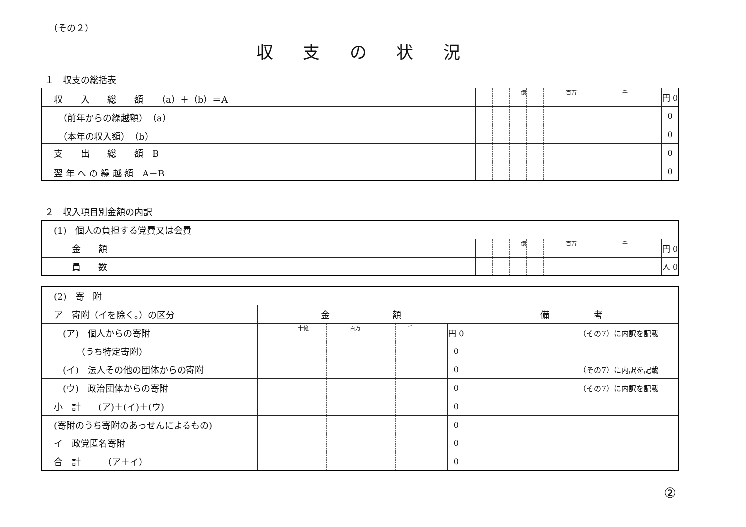（その２）
収支の状況
１　収支の総括表
| 収 入 総 額 （a）＋（b）＝A | | | 十億 | | | 百万 | | | 千 | | | 円 0 |
| （前年からの繰越額） （a） | | | | | | | | | | | | 0 |
| （本年の収入額） （b） | | | | | | | | | | | | 0 |
| 支 出 総 額 B | | | | | | | | | | | | 0 |
| 翌 年 へ の 繰 越 額 A－B | | | | | | | | | | | | 0 |
２　収入項目別金額の内訳
| (1) 個人の負担する党費又は会費 | | | | | | | | | | | | |
| 金 額 | | | 十億 | | | 百万 | | | 千 | | | 円 0 |
| 員 数 | | | | | | | | | | | | 人 0 |
| (2) 寄 附 | | | | | | | | | | | | | |
| ア 寄附（イを除く。）の区分 | 金 額 | | | | | | | | | | | | 備 考 |
| (ア) 個人からの寄附 | | | 十億 | | | 百万 | | | 千 | | | 円 0 | （その7）に内訳を記載 |
| （うち特定寄附） | | | | | | | | | | | | 0 | |
| (イ) 法人その他の団体からの寄附 | | | | | | | | | | | | 0 | （その7）に内訳を記載 |
| (ウ) 政治団体からの寄附 | | | | | | | | | | | | 0 | （その7）に内訳を記載 |
| 小 計 (ア)＋(イ)＋(ウ) | | | | | | | | | | | | 0 | |
| (寄附のうち寄附のあっせんによるもの) | | | | | | | | | | | | 0 | |
| イ 政党匿名寄附 | | | | | | | | | | | | 0 | |
| 合 計 （ア＋イ） | | | | | | | | | | | | 0 | |
②